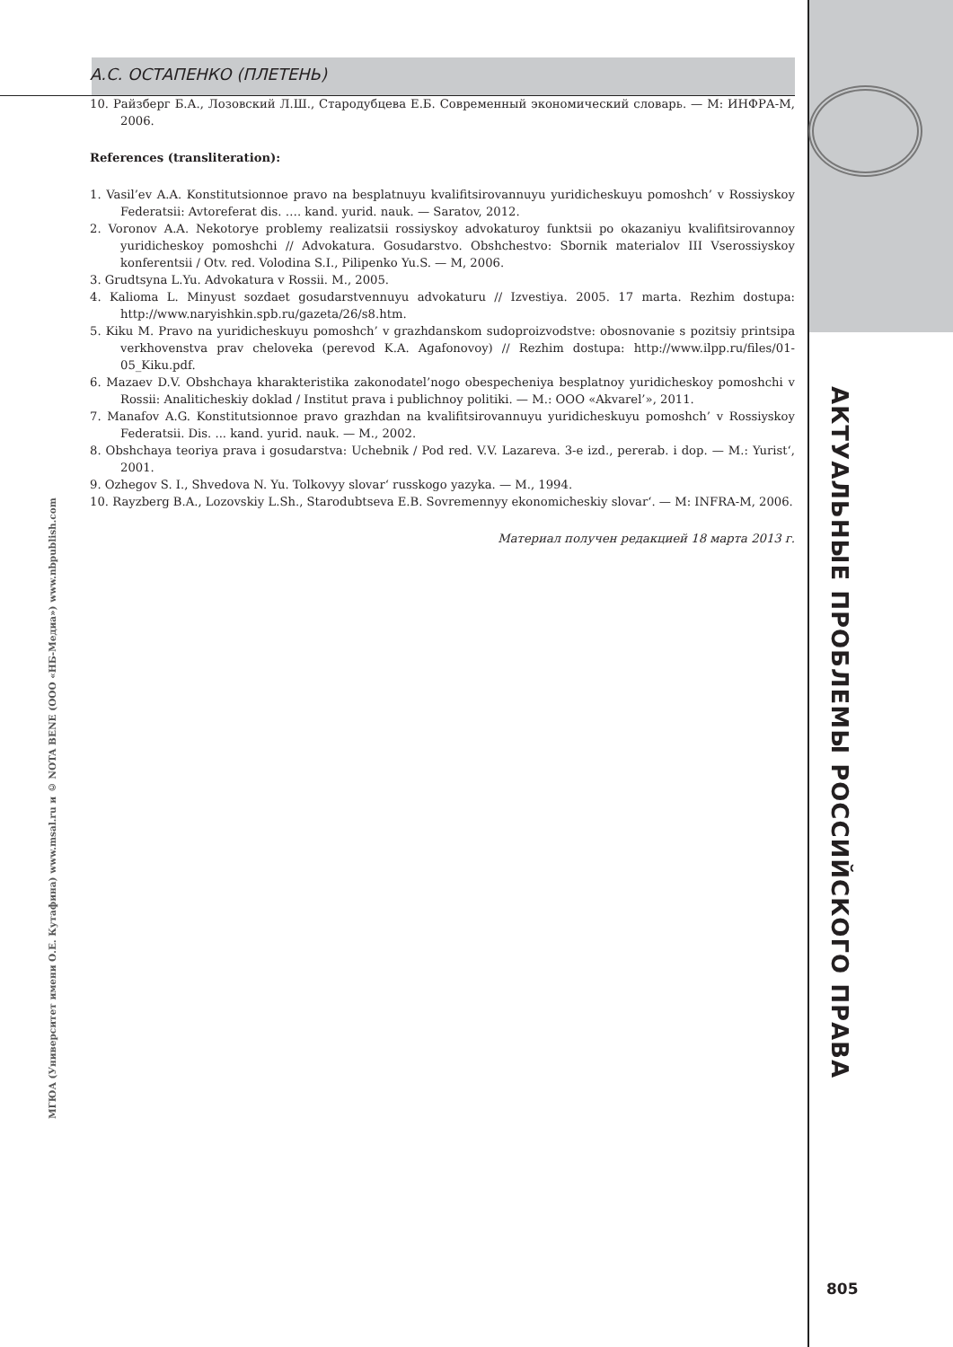А.С. ОСТАПЕНКО (ПЛЕТЕНЬ)
10. Райзберг Б.А., Лозовский Л.Ш., Стародубцева Е.Б. Современный экономический словарь. — М: ИНФРА-М, 2006.
References (transliteration):
1. Vasil’ev A.A. Konstitutsionnoe pravo na besplatnuyu kvalifitsirovannuyu yuridicheskuyu pomoshch’ v Rossiyskoy Federatsii: Avtoreferat dis. …. kand. yurid. nauk. — Saratov, 2012.
2. Voronov A.A. Nekotorye problemy realizatsii rossiyskoy advokaturoy funktsii po okazaniyu kvalifitsirovannoy yuridicheskoy pomoshchi // Advokatura. Gosudarstvo. Obshchestvo: Sbornik materialov III Vserossiyskoy konferentsii / Otv. red. Volodina S.I., Pilipenko Yu.S. — M, 2006.
3. Grudtsyna L.Yu. Advokatura v Rossii. M., 2005.
4. Kalioma L. Minyust sozdaet gosudarstvennuyu advokaturu // Izvestiya. 2005. 17 marta. Rezhim dostupa: http://www.naryishkin.spb.ru/gazeta/26/s8.htm.
5. Kiku M. Pravo na yuridicheskuyu pomoshch’ v grazhdanskom sudoproizvodstve: obosnovanie s pozitsiy printsipa verkhovenstva prav cheloveka (perevod K.A. Agafonovoy) // Rezhim dostupa: http://www.ilpp.ru/files/01-05_Kiku.pdf.
6. Mazaev D.V. Obshchaya kharakteristika zakonodatel’nogo obespecheniya besplatnoy yuridicheskoy pomoshchi v Rossii: Analiticheskiy doklad / Institut prava i publichnoy politiki. — M.: OOO «Akvarel’», 2011.
7. Manafov A.G. Konstitutsionnoe pravo grazhdan na kvalifitsirovannuyu yuridicheskuyu pomoshch’ v Rossiyskoy Federatsii. Dis. ... kand. yurid. nauk. — M., 2002.
8. Obshchaya teoriya prava i gosudarstva: Uchebnik / Pod red. V.V. Lazareva. 3-e izd., pererab. i dop. — M.: Yurist‘, 2001.
9. Ozhegov S. I., Shvedova N. Yu. Tolkovyy slovar‘ russkogo yazyka. — M., 1994.
10. Rayzberg B.A., Lozovskiy L.Sh., Starodubtseva E.B. Sovremennyy ekonomicheskiy slovar‘. — M: INFRA-M, 2006.
Материал получен редакцией 18 марта 2013 г.
МГЮА (Университет имени О.Е. Кутафина) www.msal.ru и © NOTA BENE (ООО «НБ-Медиа») www.nbpublish.com
АКТУАЛЬНЫЕ ПРОБЛЕМЫ РОССИЙСКОГО ПРАВА
805